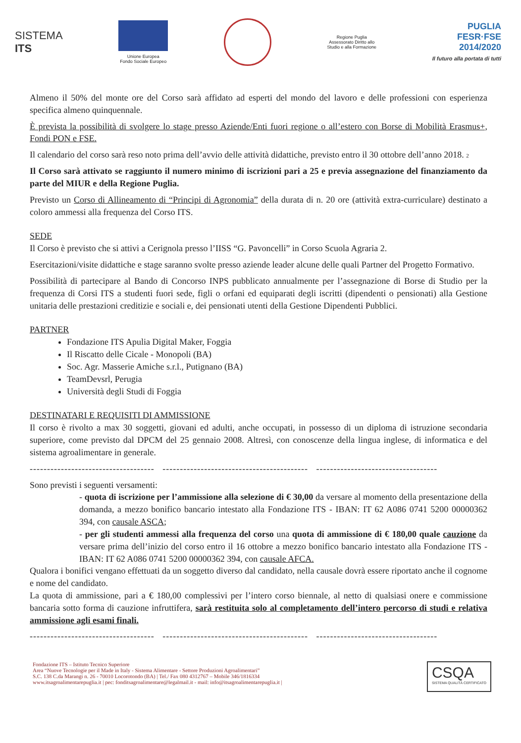SISTEMA
ITS
Unione Europea
Fondo Sociale Europeo
Regione Puglia
Assessorato Diritto allo
Studio e alla Formazione
PUGLIA
FESR·FSE
2014/2020
Il futuro alla portata di tutti
Almeno il 50% del monte ore del Corso sarà affidato ad esperti del mondo del lavoro e delle professioni con esperienza specifica almeno quinquennale.
È prevista la possibilità di svolgere lo stage presso Aziende/Enti fuori regione o all’estero con Borse di Mobilità Erasmus+, Fondi PON e FSE.
Il calendario del corso sarà reso noto prima dell’avvio delle attività didattiche, previsto entro il 30 ottobre dell’anno 2018. 2
Il Corso sarà attivato se raggiunto il numero minimo di iscrizioni pari a 25 e previa assegnazione del finanziamento da parte del MIUR e della Regione Puglia.
Previsto un Corso di Allineamento di “Principi di Agronomia” della durata di n. 20 ore (attività extra-curriculare) destinato a coloro ammessi alla frequenza del Corso ITS.
SEDE
Il Corso è previsto che si attivi a Cerignola presso l’IISS “G. Pavoncelli” in Corso Scuola Agraria 2.
Esercitazioni/visite didattiche e stage saranno svolte presso aziende leader alcune delle quali Partner del Progetto Formativo.
Possibilità di partecipare al Bando di Concorso INPS pubblicato annualmente per l’assegnazione di Borse di Studio per la frequenza di Corsi ITS a studenti fuori sede, figli o orfani ed equiparati degli iscritti (dipendenti o pensionati) alla Gestione unitaria delle prestazioni creditizie e sociali e, dei pensionati utenti della Gestione Dipendenti Pubblici.
PARTNER
Fondazione ITS Apulia Digital Maker, Foggia
Il Riscatto delle Cicale - Monopoli (BA)
Soc. Agr. Masserie Amiche s.r.l., Putignano (BA)
TeamDevsrl, Perugia
Università degli Studi di Foggia
DESTINATARI E REQUISITI DI AMMISSIONE
Il corso è rivolto a max 30 soggetti, giovani ed adulti, anche occupati, in possesso di un diploma di istruzione secondaria superiore, come previsto dal DPCM del 25 gennaio 2008. Altresì, con conoscenze della lingua inglese, di informatica e del sistema agroalimentare in generale.
------------------------------------ ------------------------------------------ -----------------------------------
Sono previsti i seguenti versamenti:
- quota di iscrizione per l’ammissione alla selezione di € 30,00 da versare al momento della presentazione della domanda, a mezzo bonifico bancario intestato alla Fondazione ITS - IBAN: IT 62 A086 0741 5200 00000362 394, con causale ASCA;
- per gli studenti ammessi alla frequenza del corso una quota di ammissione di € 180,00 quale cauzione da versare prima dell’inizio del corso entro il 16 ottobre a mezzo bonifico bancario intestato alla Fondazione ITS - IBAN: IT 62 A086 0741 5200 00000362 394, con causale AFCA.
Qualora i bonifici vengano effettuati da un soggetto diverso dal candidato, nella causale dovrà essere riportato anche il cognome e nome del candidato.
La quota di ammissione, pari a € 180,00 complessivi per l’intero corso biennale, al netto di qualsiasi onere e commissione bancaria sotto forma di cauzione infruttifera, sarà restituita solo al completamento dell’intero percorso di studi e relativa ammissione agli esami finali.
------------------------------------ ------------------------------------------ -----------------------------------
Fondazione ITS – Istituto Tecnico Superiore
Area “Nuove Tecnologie per il Made in Italy - Sistema Alimentare - Settore Produzioni Agroalimentari”
S.C. 138 C.da Marangi n. 26 - 70010 Locorotondo (BA) | Tel./ Fax 080 4312767 – Mobile 346/1816334
www.itsagroalimentarepuglia.it | pec: fonditsagroalimentare@legalmail.it - mail: info@itsagroalimentarepuglia.it |
CSQA
SISTEMA QUALITÀ CERTIFICATO